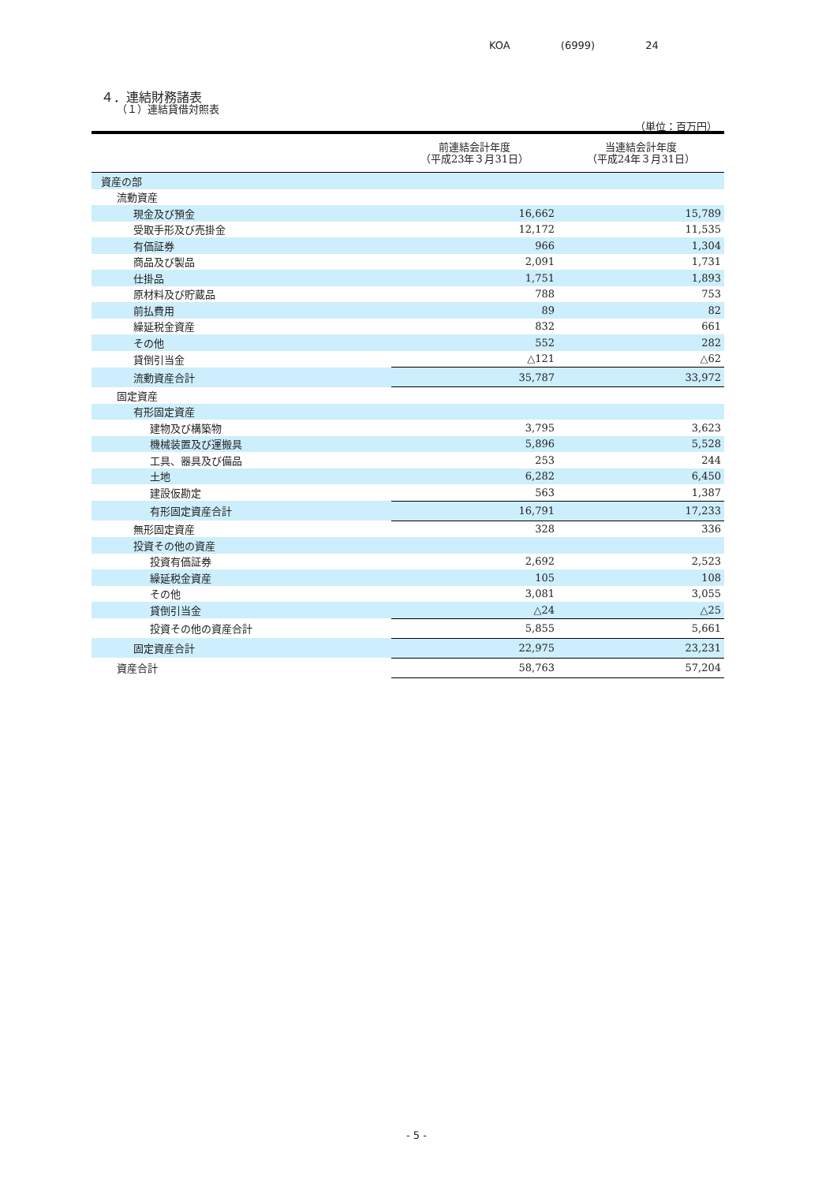KOA (6999) 24
４．連結財務諸表
（１）連結貸借対照表
（単位：百万円）
| | 前連結会計年度 （平成23年３月31日） | 当連結会計年度 （平成24年３月31日） |
| --- | --- | --- |
| 資産の部 | | |
| 流動資産 | | |
| 現金及び預金 | 16,662 | 15,789 |
| 受取手形及び売掛金 | 12,172 | 11,535 |
| 有価証券 | 966 | 1,304 |
| 商品及び製品 | 2,091 | 1,731 |
| 仕掛品 | 1,751 | 1,893 |
| 原材料及び貯蔵品 | 788 | 753 |
| 前払費用 | 89 | 82 |
| 繰延税金資産 | 832 | 661 |
| その他 | 552 | 282 |
| 貸倒引当金 | △121 | △62 |
| 流動資産合計 | 35,787 | 33,972 |
| 固定資産 | | |
| 有形固定資産 | | |
| 建物及び構築物 | 3,795 | 3,623 |
| 機械装置及び運搬具 | 5,896 | 5,528 |
| 工具、器具及び備品 | 253 | 244 |
| 土地 | 6,282 | 6,450 |
| 建設仮勘定 | 563 | 1,387 |
| 有形固定資産合計 | 16,791 | 17,233 |
| 無形固定資産 | 328 | 336 |
| 投資その他の資産 | | |
| 投資有価証券 | 2,692 | 2,523 |
| 繰延税金資産 | 105 | 108 |
| その他 | 3,081 | 3,055 |
| 貸倒引当金 | △24 | △25 |
| 投資その他の資産合計 | 5,855 | 5,661 |
| 固定資産合計 | 22,975 | 23,231 |
| 資産合計 | 58,763 | 57,204 |
- 5 -